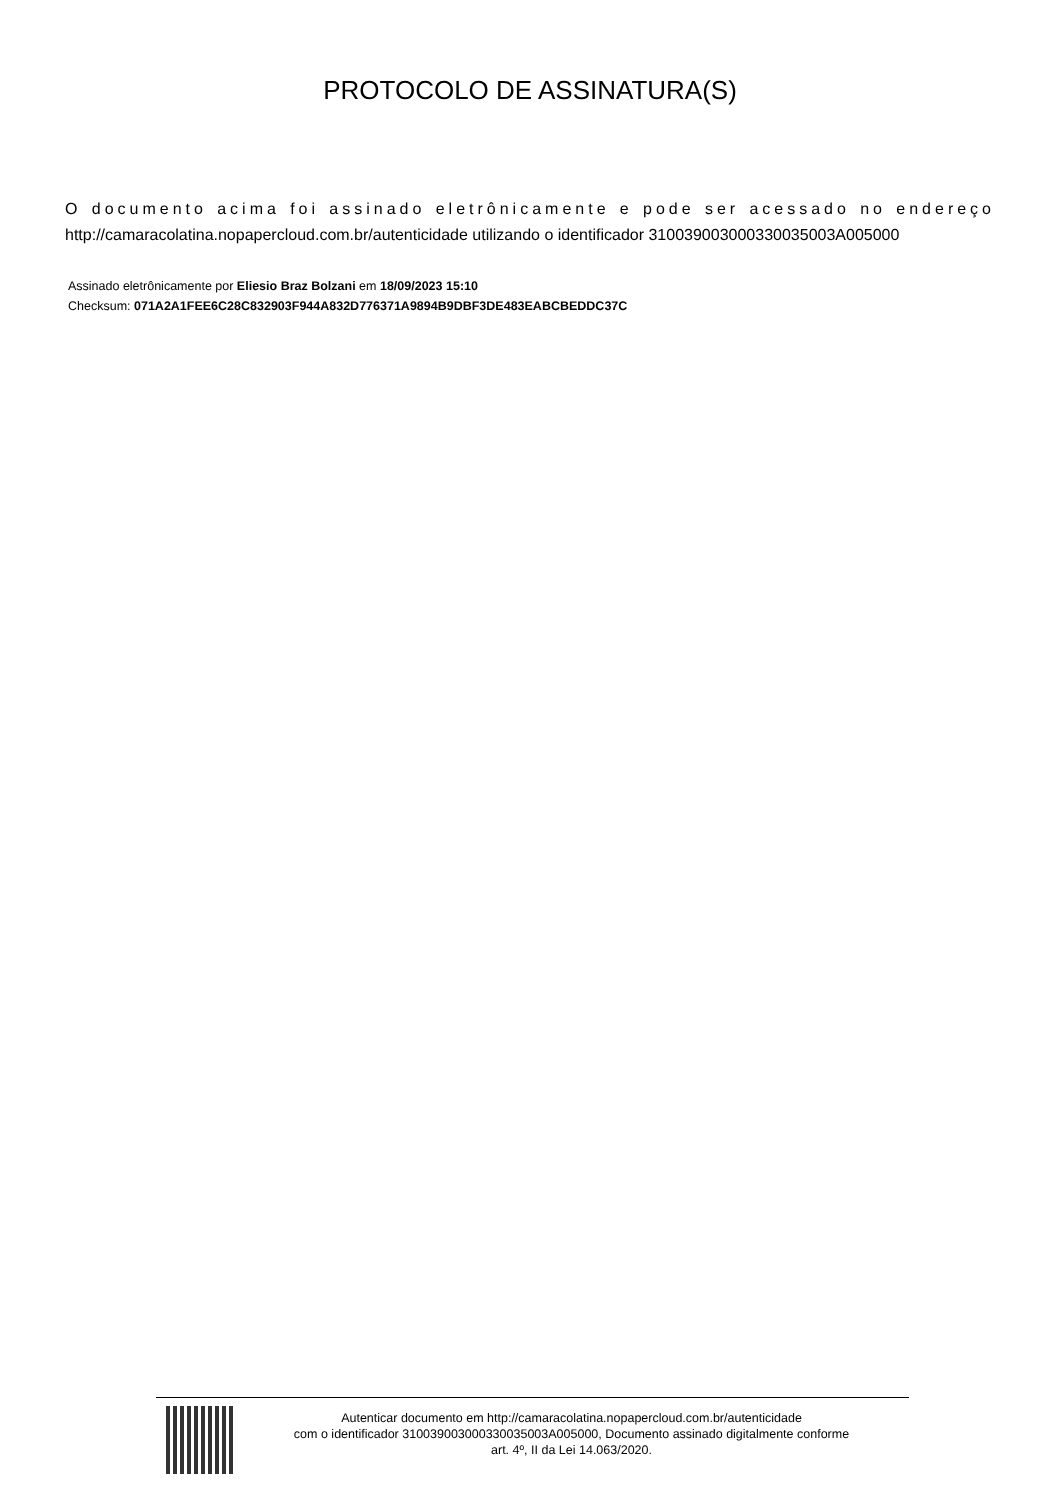PROTOCOLO DE ASSINATURA(S)
O documento acima foi assinado eletrônicamente e pode ser acessado no endereço http://camaracolatina.nopapercloud.com.br/autenticidade utilizando o identificador 310039003000330035003A005000
Assinado eletrônicamente por Eliesio Braz Bolzani em 18/09/2023 15:10
Checksum: 071A2A1FEE6C28C832903F944A832D776371A9894B9DBF3DE483EABCBEDDC37C
Autenticar documento em http://camaracolatina.nopapercloud.com.br/autenticidade
com o identificador 310039003000330035003A005000, Documento assinado digitalmente conforme
art. 4º, II da Lei 14.063/2020.